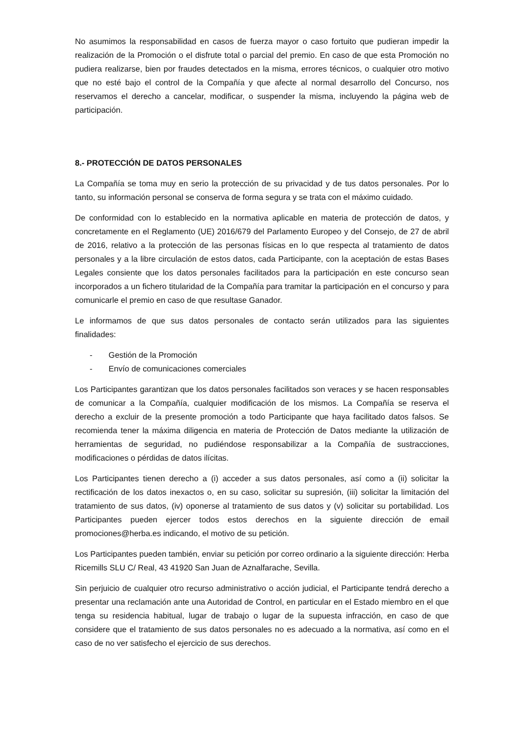No asumimos la responsabilidad en casos de fuerza mayor o caso fortuito que pudieran impedir la realización de la Promoción o el disfrute total o parcial del premio. En caso de que esta Promoción no pudiera realizarse, bien por fraudes detectados en la misma, errores técnicos, o cualquier otro motivo que no esté bajo el control de la Compañía y que afecte al normal desarrollo del Concurso, nos reservamos el derecho a cancelar, modificar, o suspender la misma, incluyendo la página web de participación.
8.- PROTECCIÓN DE DATOS PERSONALES
La Compañía se toma muy en serio la protección de su privacidad y de tus datos personales. Por lo tanto, su información personal se conserva de forma segura y se trata con el máximo cuidado.
De conformidad con lo establecido en la normativa aplicable en materia de protección de datos, y concretamente en el Reglamento (UE) 2016/679 del Parlamento Europeo y del Consejo, de 27 de abril de 2016, relativo a la protección de las personas físicas en lo que respecta al tratamiento de datos personales y a la libre circulación de estos datos, cada Participante, con la aceptación de estas Bases Legales consiente que los datos personales facilitados para la participación en este concurso sean incorporados a un fichero titularidad de la Compañía para tramitar la participación en el concurso y para comunicarle el premio en caso de que resultase Ganador.
Le informamos de que sus datos personales de contacto serán utilizados para las siguientes finalidades:
- Gestión de la Promoción
- Envío de comunicaciones comerciales
Los Participantes garantizan que los datos personales facilitados son veraces y se hacen responsables de comunicar a la Compañía, cualquier modificación de los mismos. La Compañía se reserva el derecho a excluir de la presente promoción a todo Participante que haya facilitado datos falsos. Se recomienda tener la máxima diligencia en materia de Protección de Datos mediante la utilización de herramientas de seguridad, no pudiéndose responsabilizar a la Compañía de sustracciones, modificaciones o pérdidas de datos ilícitas.
Los Participantes tienen derecho a (i) acceder a sus datos personales, así como a (ii) solicitar la rectificación de los datos inexactos o, en su caso, solicitar su supresión, (iii) solicitar la limitación del tratamiento de sus datos, (iv) oponerse al tratamiento de sus datos y (v) solicitar su portabilidad. Los Participantes pueden ejercer todos estos derechos en la siguiente dirección de email promociones@herba.es indicando, el motivo de su petición.
Los Participantes pueden también, enviar su petición por correo ordinario a la siguiente dirección: Herba Ricemills SLU C/ Real, 43 41920 San Juan de Aznalfarache, Sevilla.
Sin perjuicio de cualquier otro recurso administrativo o acción judicial, el Participante tendrá derecho a presentar una reclamación ante una Autoridad de Control, en particular en el Estado miembro en el que tenga su residencia habitual, lugar de trabajo o lugar de la supuesta infracción, en caso de que considere que el tratamiento de sus datos personales no es adecuado a la normativa, así como en el caso de no ver satisfecho el ejercicio de sus derechos.